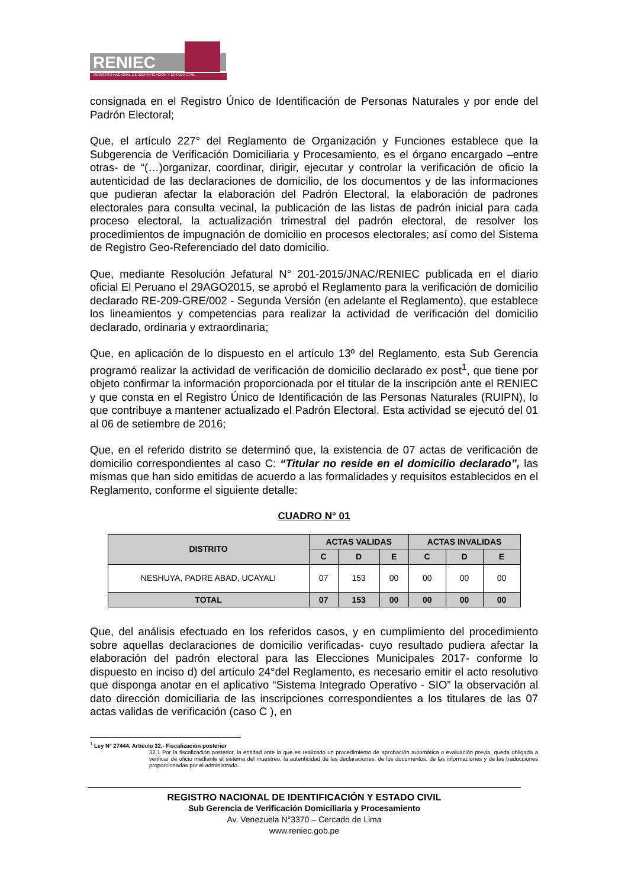RENIEC
REGISTRO NACIONAL DE IDENTIFICACIÓN Y ESTADO CIVIL
consignada en el Registro Único de Identificación de Personas Naturales y por ende del Padrón Electoral;
Que, el artículo 227° del Reglamento de Organización y Funciones establece que la Subgerencia de Verificación Domiciliaria y Procesamiento, es el órgano encargado –entre otras- de “(…)organizar, coordinar, dirigir, ejecutar y controlar la verificación de oficio la autenticidad de las declaraciones de domicilio, de los documentos y de las informaciones que pudieran afectar la elaboración del Padrón Electoral, la elaboración de padrones electorales para consulta vecinal, la publicación de las listas de padrón inicial para cada proceso electoral, la actualización trimestral del padrón electoral, de resolver los procedimientos de impugnación de domicilio en procesos electorales; así como del Sistema de Registro Geo-Referenciado del dato domicilio.
Que, mediante Resolución Jefatural N° 201-2015/JNAC/RENIEC publicada en el diario oficial El Peruano el 29AGO2015, se aprobó el Reglamento para la verificación de domicilio declarado RE-209-GRE/002 - Segunda Versión (en adelante el Reglamento), que establece los lineamientos y competencias para realizar la actividad de verificación del domicilio declarado, ordinaria y extraordinaria;
Que, en aplicación de lo dispuesto en el artículo 13º del Reglamento, esta Sub Gerencia programó realizar la actividad de verificación de domicilio declarado ex post<sup>1</sup>, que tiene por objeto confirmar la información proporcionada por el titular de la inscripción ante el RENIEC y que consta en el Registro Único de Identificación de las Personas Naturales (RUIPN), lo que contribuye a mantener actualizado el Padrón Electoral. Esta actividad se ejecutó del 01 al 06 de setiembre de 2016;
Que, en el referido distrito se determinó que, la existencia de 07 actas de verificación de domicilio correspondientes al caso C: “Titular no reside en el domicilio declarado”, las mismas que han sido emitidas de acuerdo a las formalidades y requisitos establecidos en el Reglamento, conforme el siguiente detalle:
CUADRO N° 01
| DISTRITO | ACTAS VALIDAS | | | ACTAS INVALIDAS | | |
| --- | --- | --- | --- | --- | --- | --- |
| | C | D | E | C | D | E |
| NESHUYA, PADRE ABAD, UCAYALI | 07 | 153 | 00 | 00 | 00 | 00 |
| TOTAL | 07 | 153 | 00 | 00 | 00 | 00 |
Que, del análisis efectuado en los referidos casos, y en cumplimiento del procedimiento sobre aquellas declaraciones de domicilio verificadas- cuyo resultado pudiera afectar la elaboración del padrón electoral para las Elecciones Municipales 2017- conforme lo dispuesto en inciso d) del artículo 24°del Reglamento, es necesario emitir el acto resolutivo que disponga anotar en el aplicativo “Sistema Integrado Operativo - SIO” la observación al dato dirección domiciliaria de las inscripciones correspondientes a los titulares de las 07 actas validas de verificación (caso C ), en
<sup>1</sup> Ley N° 27444. Artículo 32.- Fiscalización posterior
32.1 Por la fiscalización posterior, la entidad ante la que es realizado un procedimiento de aprobación automática o evaluación previa, queda obligada a verificar de oficio mediante el sistema del muestreo, la autenticidad de las declaraciones, de los documentos, de las informaciones y de las traducciones proporcionadas por el administrado.
REGISTRO NACIONAL DE IDENTIFICACIÓN Y ESTADO CIVIL
Sub Gerencia de Verificación Domiciliaria y Procesamiento
Av. Venezuela N°3370 – Cercado de Lima
www.reniec.gob.pe